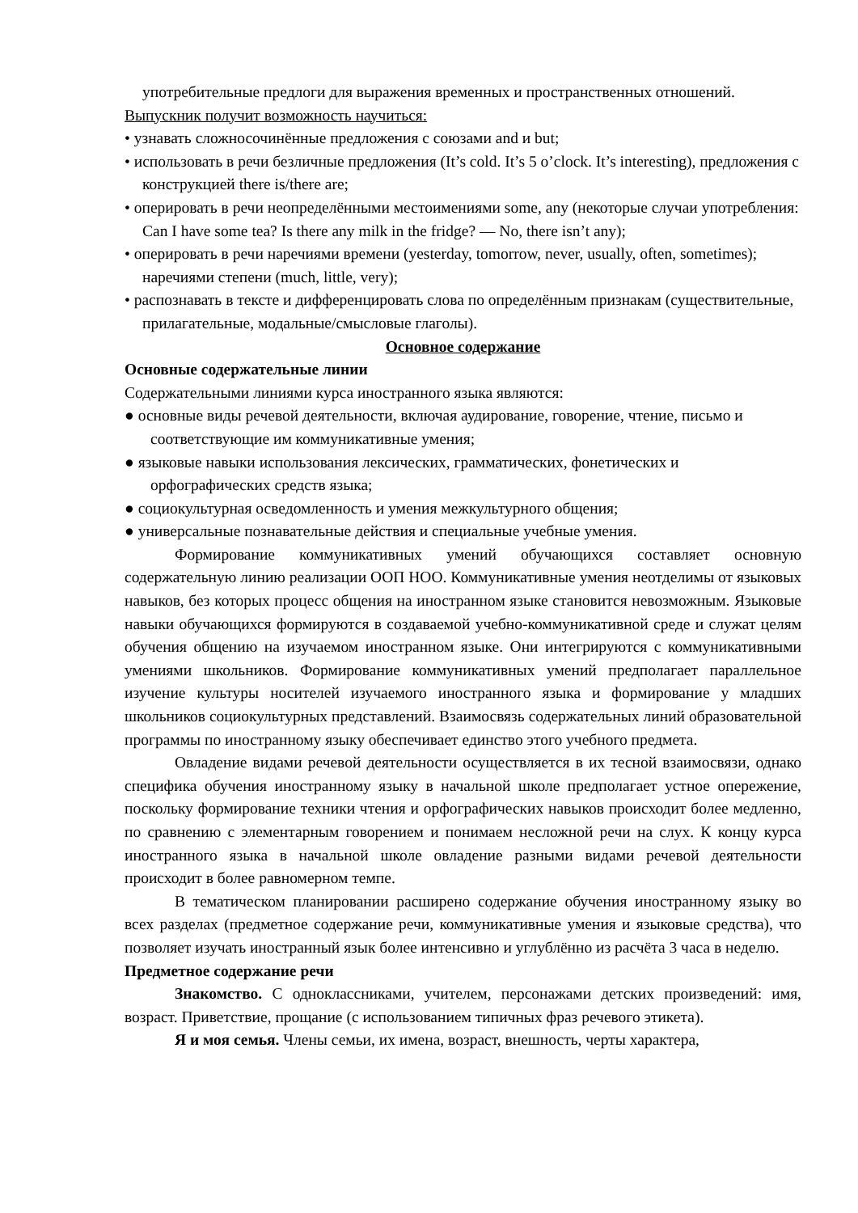употребительные предлоги для выражения временных и пространственных отношений.
Выпускник получит возможность научиться:
• узнавать сложносочинённые предложения с союзами and и but;
• использовать в речи безличные предложения (It’s cold. It’s 5 o’clock. It’s interesting), предложения с конструкцией there is/there are;
• оперировать в речи неопределёнными местоимениями some, any (некоторые случаи употребления: Can I have some tea? Is there any milk in the fridge? — No, there isn’t any);
• оперировать в речи наречиями времени (yesterday, tomorrow, never, usually, often, sometimes); наречиями степени (much, little, very);
• распознавать в тексте и дифференцировать слова по определённым признакам (существительные, прилагательные, модальные/смысловые глаголы).
Основное содержание
Основные содержательные линии
Содержательными линиями курса иностранного языка являются:
● основные виды речевой деятельности, включая аудирование, говорение, чтение, письмо и соответствующие им коммуникативные умения;
● языковые навыки использования лексических, грамматических, фонетических и орфографических средств языка;
● социокультурная осведомленность и умения межкультурного общения;
● универсальные познавательные действия и специальные учебные умения.
Формирование коммуникативных умений обучающихся составляет основную содержательную линию реализации ООП НОО. Коммуникативные умения неотделимы от языковых навыков, без которых процесс общения на иностранном языке становится невозможным. Языковые навыки обучающихся формируются в создаваемой учебно-коммуникативной среде и служат целям обучения общению на изучаемом иностранном языке. Они интегрируются с коммуникативными умениями школьников. Формирование коммуникативных умений предполагает параллельное изучение культуры носителей изучаемого иностранного языка и формирование у младших школьников социокультурных представлений. Взаимосвязь содержательных линий образовательной программы по иностранному языку обеспечивает единство этого учебного предмета.
Овладение видами речевой деятельности осуществляется в их тесной взаимосвязи, однако специфика обучения иностранному языку в начальной школе предполагает устное опережение, поскольку формирование техники чтения и орфографических навыков происходит более медленно, по сравнению с элементарным говорением и понимаем несложной речи на слух. К концу курса иностранного языка в начальной школе овладение разными видами речевой деятельности происходит в более равномерном темпе.
В тематическом планировании расширено содержание обучения иностранному языку во всех разделах (предметное содержание речи, коммуникативные умения и языковые средства), что позволяет изучать иностранный язык более интенсивно и углублённо из расчёта 3 часа в неделю.
Предметное содержание речи
Знакомство. С одноклассниками, учителем, персонажами детских произведений: имя, возраст. Приветствие, прощание (с использованием типичных фраз речевого этикета).
Я и моя семья. Члены семьи, их имена, возраст, внешность, черты характера,